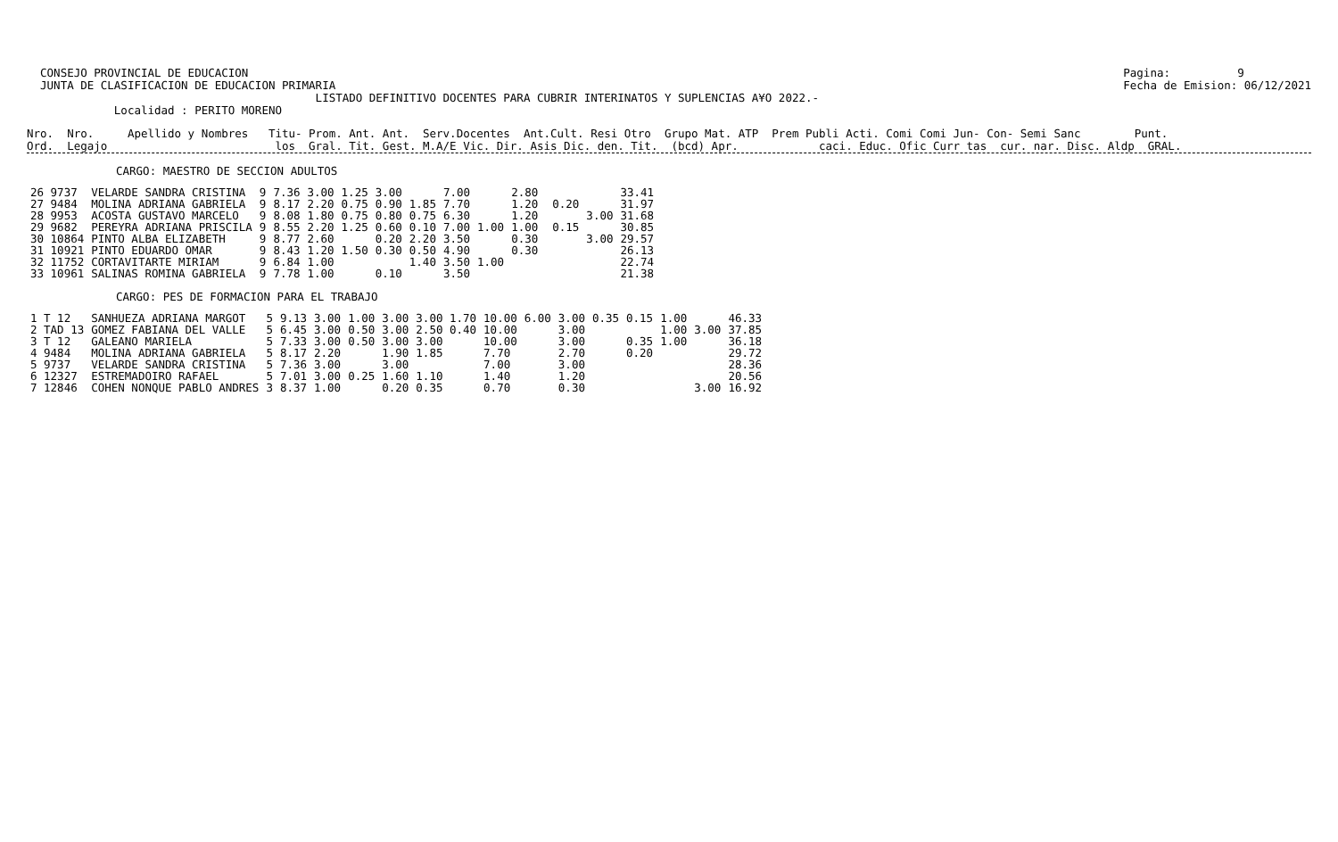CONSEJO PROVINCIAL DE EDUCACION JUNTA DE CLASIFICACION DE EDUCACION PRIMARIA Pagina: 9 Fecha de Emision: 06/12/2021
                                           LISTADO DEFINITIVO DOCENTES PARA CUBRIR INTERINATOS Y SUPLENCIAS A¥O 2022.-
             Localidad : PERITO MORENO
Nro.  Nro.     Apellido y Nombres   Titu- Prom. Ant. Ant.  Serv.Docentes  Ant.Cult. Resi Otro  Grupo Mat. ATP  Prem Publi Acti. Comi Comi Jun- Con- Semi Sanc        Punt.
Ord.  Legajo                         los  Gral. Tit. Gest. M.A/E Vic. Dir. Asis Dic. den. Tit.  (bcd) Apr.            caci. Educ. Ofic Curr tas  cur. nar. Disc. Aldp  GRAL.
CARGO: MAESTRO DE SECCION ADULTOS
| 26 9737 | VELARDE SANDRA CRISTINA | 9 | 7.36 | 3.00 | 1.25 | 3.00 | | 7.00 | | 2.80 | | | | 33.41 |
| 27 9484 | MOLINA ADRIANA GABRIELA | 9 | 8.17 | 2.20 | 0.75 | 0.90 | 1.85 | 7.70 | | 1.20 | | 0.20 | | 31.97 |
| 28 9953 | ACOSTA GUSTAVO MARCELO | 9 | 8.08 | 1.80 | 0.75 | 0.80 | 0.75 | 6.30 | | 1.20 | | | 3.00 | 31.68 |
| 29 9682 | PEREYRA ADRIANA PRISCILA | 9 | 8.55 | 2.20 | 1.25 | 0.60 | 0.10 | 7.00 | 1.00 | 1.00 | | 0.15 | | 30.85 |
| 30 10864 | PINTO ALBA ELIZABETH | 9 | 8.77 | 2.60 | | 0.20 | 2.20 | 3.50 | | 0.30 | | | 3.00 | 29.57 |
| 31 10921 | PINTO EDUARDO OMAR | 9 | 8.43 | 1.20 | 1.50 | 0.30 | 0.50 | 4.90 | | 0.30 | | | | 26.13 |
| 32 11752 | CORTAVITARTE MIRIAM | 9 | 6.84 | 1.00 | | | 1.40 | 3.50 | 1.00 | | | | | 22.74 |
| 33 10961 | SALINAS ROMINA GABRIELA | 9 | 7.78 | 1.00 | | 0.10 | | 3.50 | | | | | | 21.38 |
CARGO: PES DE FORMACION PARA EL TRABAJO
| 1 T 12 | SANHUEZA ADRIANA MARGOT | 5 | 9.13 | 3.00 | 1.00 | 3.00 | 3.00 1.70 | 10.00 | 6.00 | 3.00 | 0.35 | 0.15 | 1.00 | | 46.33 |
| 2 TAD 13 | GOMEZ FABIANA DEL VALLE | 5 | 6.45 | 3.00 | 0.50 | 3.00 | 2.50 0.40 | 10.00 | | 3.00 | | | 1.00 | 3.00 | 37.85 |
| 3 T 12 | GALEANO MARIELA | 5 | 7.33 | 3.00 | 0.50 | 3.00 | 3.00 | 10.00 | | 3.00 | | 0.35 | 1.00 | | 36.18 |
| 4 9484 | MOLINA ADRIANA GABRIELA | 5 | 8.17 | 2.20 | | 1.90 | 1.85 | 7.70 | | 2.70 | | 0.20 | | | 29.72 |
| 5 9737 | VELARDE SANDRA CRISTINA | 5 | 7.36 | 3.00 | | 3.00 | | 7.00 | | 3.00 | | | | | 28.36 |
| 6 12327 | ESTREMADOIRO RAFAEL | 5 | 7.01 | 3.00 | 0.25 | 1.60 | 1.10 | 1.40 | | 1.20 | | | | | 20.56 |
| 7 12846 | COHEN NONQUE PABLO ANDRES | 3 | 8.37 | 1.00 | | 0.20 | 0.35 | 0.70 | | 0.30 | | | | 3.00 | 16.92 |